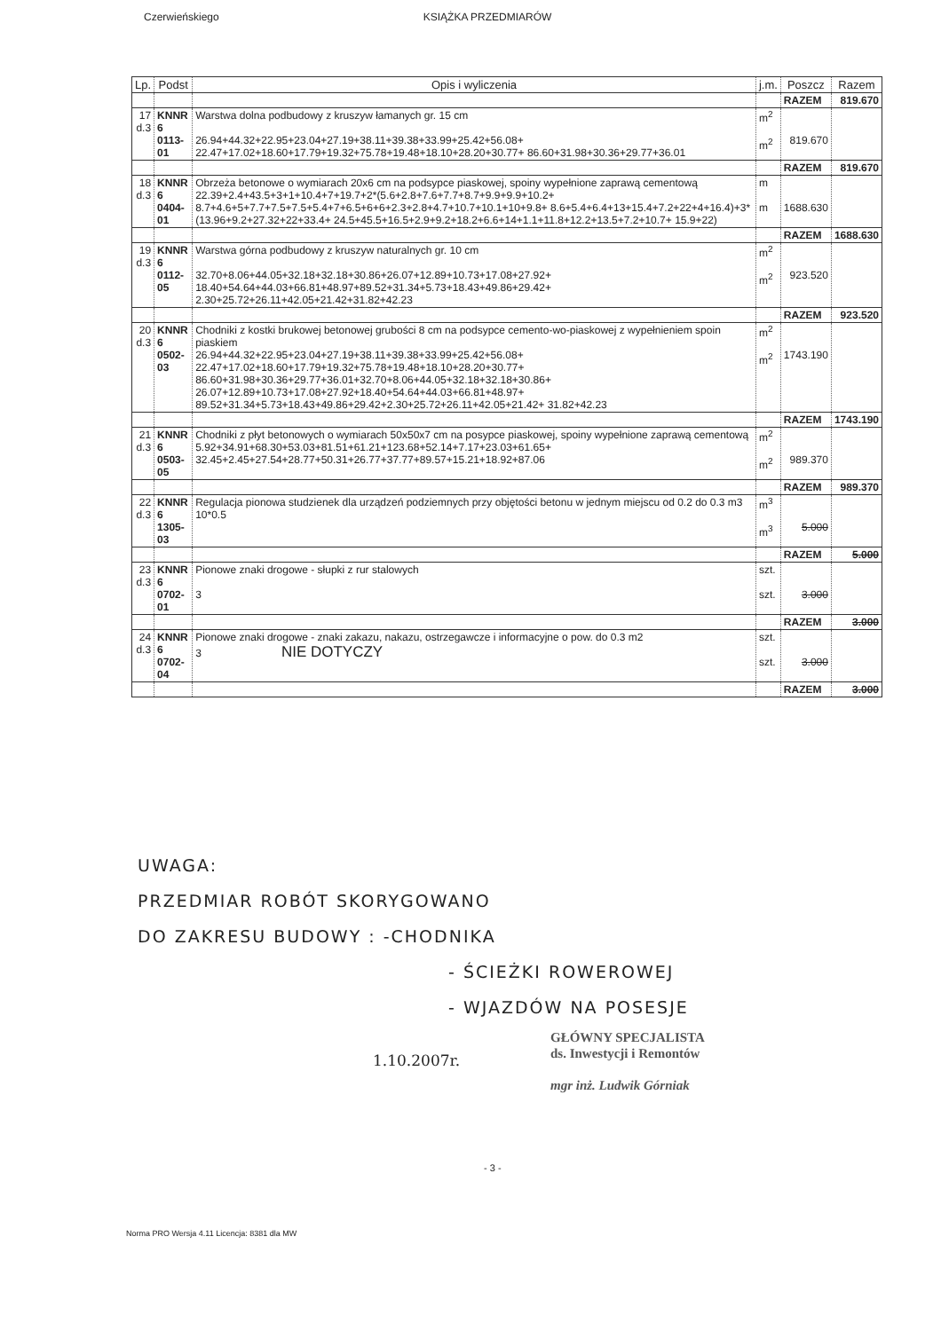Czerwieńskiego KSIĄŻKA PRZEDMIARÓW
| Lp. | Podst | Opis i wyliczenia | j.m. | Poszcz | Razem |
| --- | --- | --- | --- | --- | --- |
| | | | | RAZEM | 819.670 |
| 17 d.3 | KNNR 6 0113-01 | Warstwa dolna podbudowy z kruszyw łamanych gr. 15 cm 26.94+44.32+22.95+23.04+27.19+38.11+39.38+33.99+25.42+56.08+ 22.47+17.02+18.60+17.79+19.32+75.78+19.48+18.10+28.20+30.77+ 86.60+31.98+30.36+29.77+36.01 | m<sup>2</sup> m<sup>2</sup> | 819.670 | |
| | | | | RAZEM | 819.670 |
| 18 d.3 | KNNR 6 0404-01 | Obrzeża betonowe o wymiarach 20x6 cm na podsypce piaskowej, spoiny wypełnione zaprawą cementową 22.39+2.4+43.5+3+1+10.4+7+19.7+2*(5.6+2.8+7.6+7.7+8.7+9.9+9.9+10.2+ 8.7+4.6+5+7.7+7.5+7.5+5.4+7+6.5+6+6+2.3+2.8+4.7+10.7+10.1+10+9.8+ 8.6+5.4+6.4+13+15.4+7.2+22+4+16.4)+3*(13.96+9.2+27.32+22+33.4+ 24.5+45.5+16.5+2.9+9.2+18.2+6.6+14+1.1+11.8+12.2+13.5+7.2+10.7+ 15.9+22) | m m | 1688.630 | |
| | | | | RAZEM | 1688.630 |
| 19 d.3 | KNNR 6 0112-05 | Warstwa górna podbudowy z kruszyw naturalnych gr. 10 cm 32.70+8.06+44.05+32.18+32.18+30.86+26.07+12.89+10.73+17.08+27.92+ 18.40+54.64+44.03+66.81+48.97+89.52+31.34+5.73+18.43+49.86+29.42+ 2.30+25.72+26.11+42.05+21.42+31.82+42.23 | m<sup>2</sup> m<sup>2</sup> | 923.520 | |
| | | | | RAZEM | 923.520 |
| 20 d.3 | KNNR 6 0502-03 | Chodniki z kostki brukowej betonowej grubości 8 cm na podsypce cemento-wo-piaskowej z wypełnieniem spoin piaskiem 26.94+44.32+22.95+23.04+27.19+38.11+39.38+33.99+25.42+56.08+ 22.47+17.02+18.60+17.79+19.32+75.78+19.48+18.10+28.20+30.77+ 86.60+31.98+30.36+29.77+36.01+32.70+8.06+44.05+32.18+32.18+30.86+ 26.07+12.89+10.73+17.08+27.92+18.40+54.64+44.03+66.81+48.97+ 89.52+31.34+5.73+18.43+49.86+29.42+2.30+25.72+26.11+42.05+21.42+ 31.82+42.23 | m<sup>2</sup> m<sup>2</sup> | 1743.190 | |
| | | | | RAZEM | 1743.190 |
| 21 d.3 | KNNR 6 0503-05 | Chodniki z płyt betonowych o wymiarach 50x50x7 cm na posypce piaskowej, spoiny wypełnione zaprawą cementową 5.92+34.91+68.30+53.03+81.51+61.21+123.68+52.14+7.17+23.03+61.65+ 32.45+2.45+27.54+28.77+50.31+26.77+37.77+89.57+15.21+18.92+87.06 | m<sup>2</sup> m<sup>2</sup> | 989.370 | |
| | | | | RAZEM | 989.370 |
| 22 d.3 | KNNR 6 1305-03 | Regulacja pionowa studzienek dla urządzeń podziemnych przy objętości betonu w jednym miejscu od 0.2 do 0.3 m3 10*0.5 | m<sup>3</sup> m<sup>3</sup> | 5.000 | |
| | | | | RAZEM | 5.000 |
| 23 d.3 | KNNR 6 0702-01 | Pionowe znaki drogowe - słupki z rur stalowych 3 | szt. szt. | 3.000 | |
| | | | | RAZEM | 3.000 |
| 24 d.3 | KNNR 6 0702-04 | Pionowe znaki drogowe - znaki zakazu, nakazu, ostrzegawcze i informacyjne o pow. do 0.3 m2 3 NIE DOTYCZY | szt. szt. | 3.000 | |
| | | | | RAZEM | 3.000 |
UWAGA:
PRZEDMIAR ROBÓT SKORYGOWANO
DO ZAKRESU BUDOWY : -CHODNIKA
- ŚCIEŻKI ROWEROWEJ
- WJAZDÓW NA POSESJE
GŁÓWNY SPECJALISTA
ds. Inwestycji i Remontów
mgr inż. Ludwik Górniak
1.10.2007r.
- 3 -
Norma PRO Wersja 4.11 Licencja: 8381 dla MW